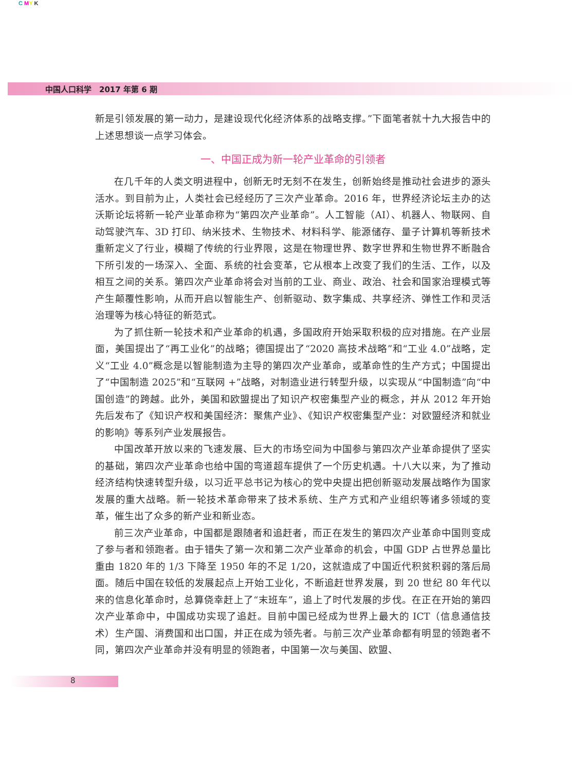C MY K
中国人口科学　2017 年第 6 期
新是引领发展的第一动力，是建设现代化经济体系的战略支撑。”下面笔者就十九大报告中的上述思想谈一点学习体会。
一、中国正成为新一轮产业革命的引领者
在几千年的人类文明进程中，创新无时无刻不在发生，创新始终是推动社会进步的源头活水。到目前为止，人类社会已经经历了三次产业革命。2016 年，世界经济论坛主办的达沃斯论坛将新一轮产业革命称为“第四次产业革命”。人工智能（AI）、机器人、物联网、自动驾驶汽车、3D 打印、纳米技术、生物技术、材料科学、能源储存、量子计算机等新技术重新定义了行业，模糊了传统的行业界限，这是在物理世界、数字世界和生物世界不断融合下所引发的一场深入、全面、系统的社会变革，它从根本上改变了我们的生活、工作，以及相互之间的关系。第四次产业革命将会对当前的工业、商业、政治、社会和国家治理模式等产生颠覆性影响，从而开启以智能生产、创新驱动、数字集成、共享经济、弹性工作和灵活治理等为核心特征的新范式。
为了抓住新一轮技术和产业革命的机遇，多国政府开始采取积极的应对措施。在产业层面，美国提出了“再工业化”的战略；德国提出了“2020 高技术战略”和“工业 4.0”战略，定义“工业 4.0”概念是以智能制造为主导的第四次产业革命，或革命性的生产方式；中国提出了“中国制造 2025”和“互联网 +”战略，对制造业进行转型升级，以实现从“中国制造”向“中国创造”的跨越。此外，美国和欧盟提出了知识产权密集型产业的概念，并从 2012 年开始先后发布了《知识产权和美国经济：聚焦产业》、《知识产权密集型产业：对欧盟经济和就业的影响》等系列产业发展报告。
中国改革开放以来的飞速发展、巨大的市场空间为中国参与第四次产业革命提供了坚实的基础，第四次产业革命也给中国的弯道超车提供了一个历史机遇。十八大以来，为了推动经济结构快速转型升级，以习近平总书记为核心的党中央提出把创新驱动发展战略作为国家发展的重大战略。新一轮技术革命带来了技术系统、生产方式和产业组织等诸多领域的变革，催生出了众多的新产业和新业态。
前三次产业革命，中国都是跟随者和追赶者，而正在发生的第四次产业革命中国则变成了参与者和领跑者。由于错失了第一次和第二次产业革命的机会，中国 GDP 占世界总量比重由 1820 年的 1/3 下降至 1950 年的不足 1/20，这就造成了中国近代积贫积弱的落后局面。随后中国在较低的发展起点上开始工业化，不断追赶世界发展，到 20 世纪 80 年代以来的信息化革命时，总算侥幸赶上了“末班车”，追上了时代发展的步伐。在正在开始的第四次产业革命中，中国成功实现了追赶。目前中国已经成为世界上最大的 ICT（信息通信技术）生产国、消费国和出口国，并正在成为领先者。与前三次产业革命都有明显的领跑者不同，第四次产业革命并没有明显的领跑者，中国第一次与美国、欧盟、
8